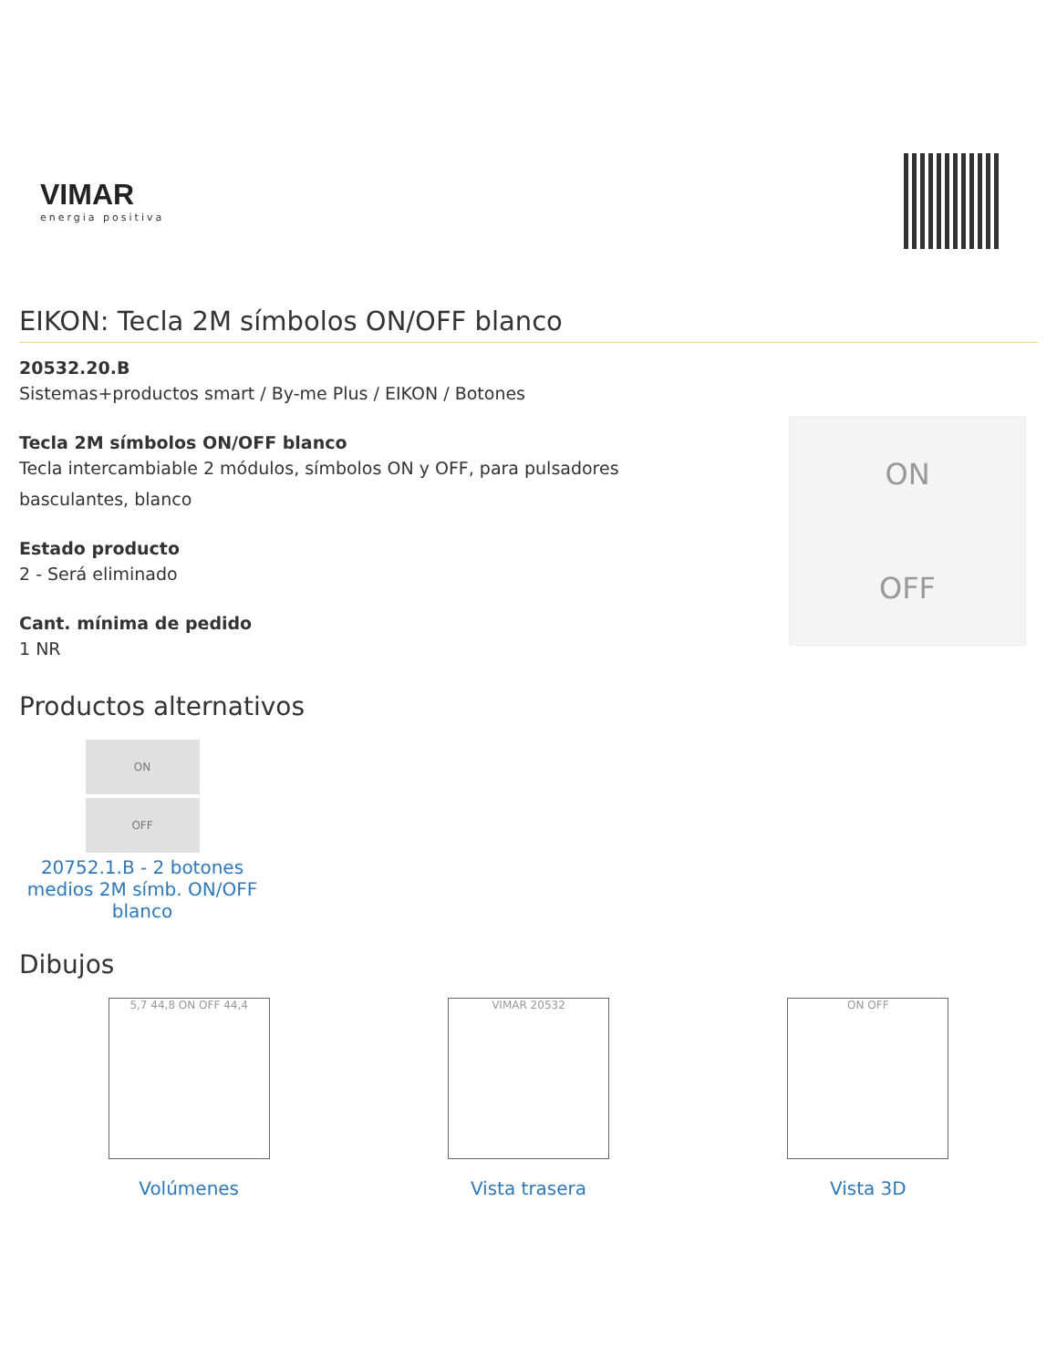VIMAR
energia positiva
EIKON: Tecla 2M símbolos ON/OFF blanco
20532.20.B
Sistemas+productos smart / By-me Plus / EIKON / Botones
Tecla 2M símbolos ON/OFF blanco
Tecla intercambiable 2 módulos, símbolos ON y OFF, para pulsadores
basculantes, blanco
Estado producto
2 - Será eliminado
Cant. mínima de pedido
1 NR
ON
OFF
Productos alternativos
ON
OFF
20752.1.B - 2 botones medios 2M símb. ON/OFF blanco
Dibujos
5,7 44,8 ON OFF 44,4
Volúmenes
VIMAR 20532
Vista trasera
ON OFF
Vista 3D